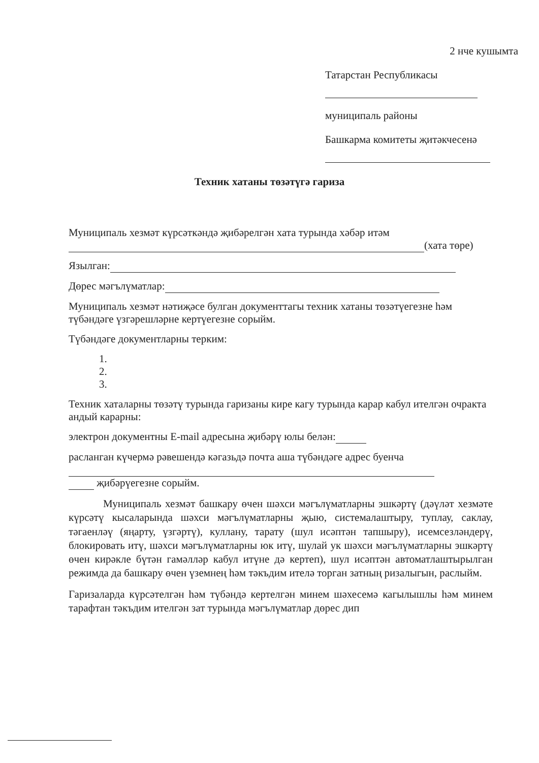2 нче кушымта
Татарстан Республикасы
муниципаль районы
Башкарма комитеты җитәкчесенә
Техник хатаны төзәтүгә гариза
Муниципаль хезмәт күрсәткәндә җибәрелгән хата турында хәбәр итәм
(хата төре)
Язылган:
Дөрес мәгълүматлар:
Муниципаль хезмәт нәтиҗәсе булган документтагы техник хатаны төзәтүегезне һәм түбәндәге үзгәрешләрне кертүегезне сорыйм.
Түбәндәге документларны терким:
1.
2.
3.
Техник хаталарны төзәтү турында гаризаны кире кагу турында карар кабул ителгән очракта андый карарны:
электрон документны E-mail адресына җибәрү юлы белән:
расланган күчермә рәвешендә кәгазьдә почта аша түбәндәге адрес буенча
җибәрүегезне сорыйм.
Муниципаль хезмәт башкару өчен шәхси мәгълүматларны эшкәртү (дәүләт хезмәте күрсәтү кысаларында шәхси мәгълүматларны җыю, системалаштыру, туплау, саклау, тәгаенләү (яңарту, үзгәртү), куллану, тарату (шул исәптән тапшыру), исемсезләндерү, блокировать итү, шәхси мәгълүматларны юк итү, шулай ук шәхси мәгълүматларны эшкәртү өчен кирәкле бүтән гамәлләр кабул итүне дә кертеп), шул исәптән автоматлаштырылган режимда да башкару өчен үземнең һәм тәкъдим ителә торган затның ризалыгын, раслыйм.
Гаризаларда күрсәтелгән һәм түбәндә кертелгән минем шәхесемә кагылышлы һәм минем тарафтан тәкъдим ителгән зат турында мәгълүматлар дөрес дип